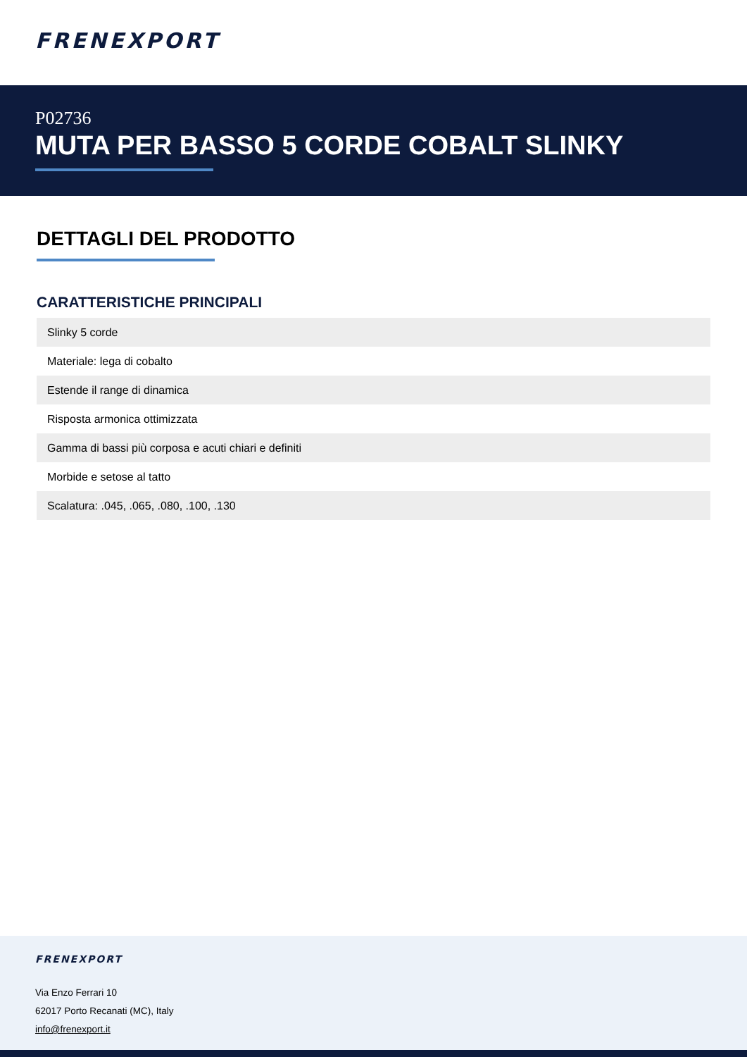FRENEXPORT
P02736
MUTA PER BASSO 5 CORDE COBALT SLINKY
DETTAGLI DEL PRODOTTO
CARATTERISTICHE PRINCIPALI
| Slinky 5 corde |
| Materiale: lega di cobalto |
| Estende il range di dinamica |
| Risposta armonica ottimizzata |
| Gamma di bassi più corposa e acuti chiari e definiti |
| Morbide e setose al tatto |
| Scalatura: .045, .065, .080, .100, .130 |
FRENEXPORT
Via Enzo Ferrari 10
62017 Porto Recanati (MC), Italy
info@frenexport.it